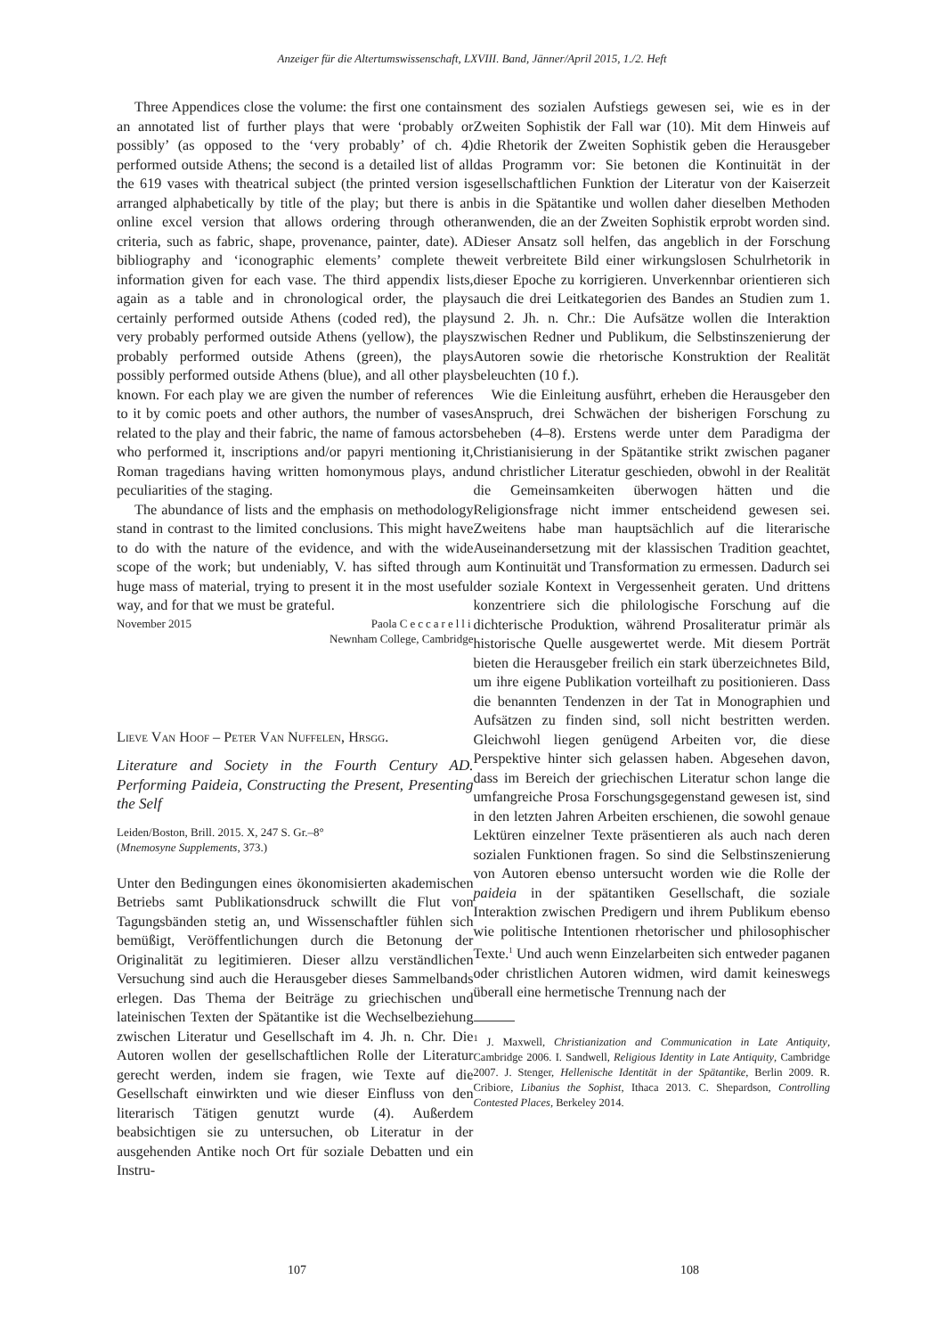Anzeiger für die Altertumswissenschaft, LXVIII. Band, Jänner/April 2015, 1./2. Heft
Three Appendices close the volume: the first one contains an annotated list of further plays that were ‘probably or possibly’ (as opposed to the ‘very probably’ of ch. 4) performed outside Athens; the second is a detailed list of all the 619 vases with theatrical subject (the printed version is arranged alphabetically by title of the play; but there is an online excel version that allows ordering through other criteria, such as fabric, shape, provenance, painter, date). A bibliography and ‘iconographic elements’ complete the information given for each vase. The third appendix lists, again as a table and in chronological order, the plays certainly performed outside Athens (coded red), the plays very probably performed outside Athens (yellow), the plays probably performed outside Athens (green), the plays possibly performed outside Athens (blue), and all other plays known. For each play we are given the number of references to it by comic poets and other authors, the number of vases related to the play and their fabric, the name of famous actors who performed it, inscriptions and/or papyri mentioning it, Roman tragedians having written homonymous plays, and peculiarities of the staging.
The abundance of lists and the emphasis on methodology stand in contrast to the limited conclusions. This might have to do with the nature of the evidence, and with the wide scope of the work; but undeniably, V. has sifted through a huge mass of material, trying to present it in the most useful way, and for that we must be grateful.
November 2015 Paola Ceccarelli
Newnham College, Cambridge
Lieve Van Hoof – Peter Van Nuffelen, Hrsgg.
Literature and Society in the Fourth Century AD. Performing Paideia, Constructing the Present, Presenting the Self
Leiden/Boston, Brill. 2015. X, 247 S. Gr.–8°
(Mnemosyne Supplements, 373.)
Unter den Bedingungen eines ökonomisierten akademischen Betriebs samt Publikationsdruck schwillt die Flut von Tagungsbänden stetig an, und Wissenschaftler fühlen sich bemüßigt, Veröffentlichungen durch die Betonung der Originalität zu legitimieren. Dieser allzu verständlichen Versuchung sind auch die Herausgeber dieses Sammelbands erlegen. Das Thema der Beiträge zu griechischen und lateinischen Texten der Spätantike ist die Wechselbeziehung zwischen Literatur und Gesellschaft im 4. Jh. n. Chr. Die Autoren wollen der gesellschaftlichen Rolle der Literatur gerecht werden, indem sie fragen, wie Texte auf die Gesellschaft einwirkten und wie dieser Einfluss von den literarisch Tätigen genutzt wurde (4). Außerdem beabsichtigen sie zu untersuchen, ob Literatur in der ausgehenden Antike noch Ort für soziale Debatten und ein Instru-
ment des sozialen Aufstiegs gewesen sei, wie es in der Zweiten Sophistik der Fall war (10). Mit dem Hinweis auf die Rhetorik der Zweiten Sophistik geben die Herausgeber das Programm vor: Sie betonen die Kontinuität in der gesellschaftlichen Funktion der Literatur von der Kaiserzeit bis in die Spätantike und wollen daher dieselben Methoden anwenden, die an der Zweiten Sophistik erprobt worden sind. Dieser Ansatz soll helfen, das angeblich in der Forschung weit verbreitete Bild einer wirkungslosen Schulrhetorik in dieser Epoche zu korrigieren. Unverkennbar orientieren sich auch die drei Leitkategorien des Bandes an Studien zum 1. und 2. Jh. n. Chr.: Die Aufsätze wollen die Interaktion zwischen Redner und Publikum, die Selbstinszenierung der Autoren sowie die rhetorische Konstruktion der Realität beleuchten (10 f.).
Wie die Einleitung ausführt, erheben die Herausgeber den Anspruch, drei Schwächen der bisherigen Forschung zu beheben (4–8). Erstens werde unter dem Paradigma der Christianisierung in der Spätantike strikt zwischen paganer und christlicher Literatur geschieden, obwohl in der Realität die Gemeinsamkeiten überwogen hätten und die Religionsfrage nicht immer entscheidend gewesen sei. Zweitens habe man hauptsächlich auf die literarische Auseinandersetzung mit der klassischen Tradition geachtet, um Kontinuität und Transformation zu ermessen. Dadurch sei der soziale Kontext in Vergessenheit geraten. Und drittens konzentriere sich die philologische Forschung auf die dichterische Produktion, während Prosaliteratur primär als historische Quelle ausgewertet werde. Mit diesem Porträt bieten die Herausgeber freilich ein stark überzeichnetes Bild, um ihre eigene Publikation vorteilhaft zu positionieren. Dass die benannten Tendenzen in der Tat in Monographien und Aufsätzen zu finden sind, soll nicht bestritten werden. Gleichwohl liegen genügend Arbeiten vor, die diese Perspektive hinter sich gelassen haben. Abgesehen davon, dass im Bereich der griechischen Literatur schon lange die umfangreiche Prosa Forschungsgegenstand gewesen ist, sind in den letzten Jahren Arbeiten erschienen, die sowohl genaue Lektüren einzelner Texte präsentieren als auch nach deren sozialen Funktionen fragen. So sind die Selbstinszenierung von Autoren ebenso untersucht worden wie die Rolle der paideia in der spätantiken Gesellschaft, die soziale Interaktion zwischen Predigern und ihrem Publikum ebenso wie politische Intentionen rhetorischer und philosophischer Texte.<sup>1</sup> Und auch wenn Einzelarbeiten sich entweder paganen oder christlichen Autoren widmen, wird damit keineswegs überall eine hermetische Trennung nach der
<sup>1</sup> J. Maxwell, Christianization and Communication in Late Antiquity, Cambridge 2006. I. Sandwell, Religious Identity in Late Antiquity, Cambridge 2007. J. Stenger, Hellenische Identität in der Spätantike, Berlin 2009. R. Cribiore, Libanius the Sophist, Ithaca 2013. C. Shepardson, Controlling Contested Places, Berkeley 2014.
107 108